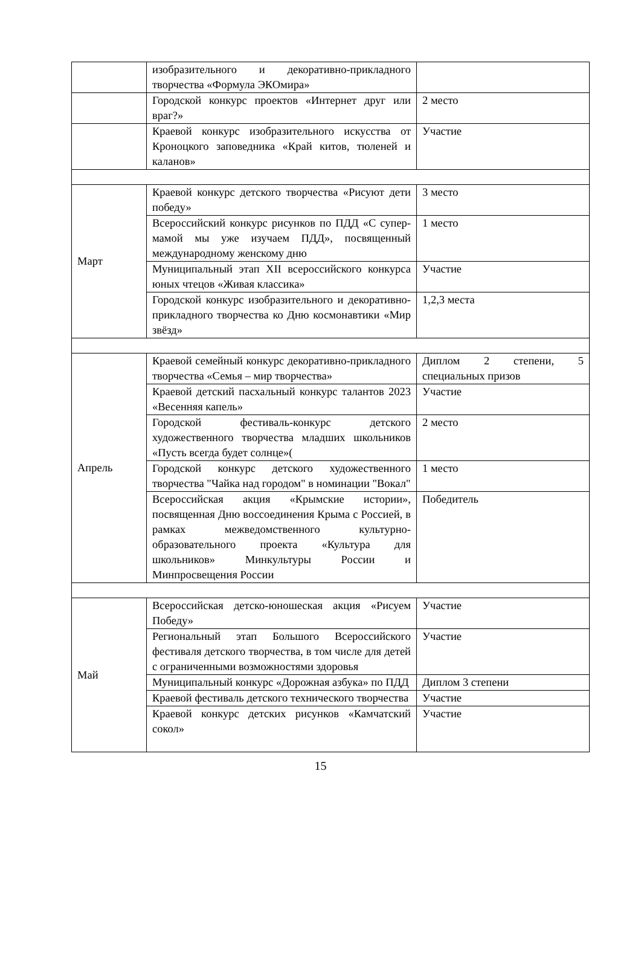| | изобразительного и декоративно-прикладного творчества «Формула ЭКОмира» | |
| | Городской конкурс проектов «Интернет друг или враг?» | 2 место |
| | Краевой конкурс изобразительного искусства от Кроноцкого заповедника «Край китов, тюленей и каланов» | Участие |
| Март | Краевой конкурс детского творчества «Рисуют дети победу» | 3 место |
| | Всероссийский конкурс рисунков по ПДД «С супер-мамой мы уже изучаем ПДД», посвященный международному женскому дню | 1 место |
| | Муниципальный этап XII всероссийского конкурса юных чтецов «Живая классика» | Участие |
| | Городской конкурс изобразительного и декоративно-прикладного творчества ко Дню космонавтики «Мир звёзд» | 1,2,3 места |
| Апрель | Краевой семейный конкурс декоративно-прикладного творчества «Семья – мир творчества» | Диплом 2 степени, 5 специальных призов |
| | Краевой детский пасхальный конкурс талантов 2023 «Весенняя капель» | Участие |
| | Городской фестиваль-конкурс детского художественного творчества младших школьников «Пусть всегда будет солнце»( | 2 место |
| | Городской конкурс детского художественного творчества "Чайка над городом" в номинации "Вокал" | 1 место |
| | Всероссийская акция «Крымские истории», посвященная Дню воссоединения Крыма с Россией, в рамках межведомственного культурно-образовательного проекта «Культура для школьников» Минкультуры России и Минпросвещения России | Победитель |
| Май | Всероссийская детско-юношеская акция «Рисуем Победу» | Участие |
| | Региональный этап Большого Всероссийского фестиваля детского творчества, в том числе для детей с ограниченными возможностями здоровья | Участие |
| | Муниципальный конкурс «Дорожная азбука» по ПДД | Диплом 3 степени |
| | Краевой фестиваль детского технического творчества | Участие |
| | Краевой конкурс детских рисунков «Камчатский сокол» | Участие |
15